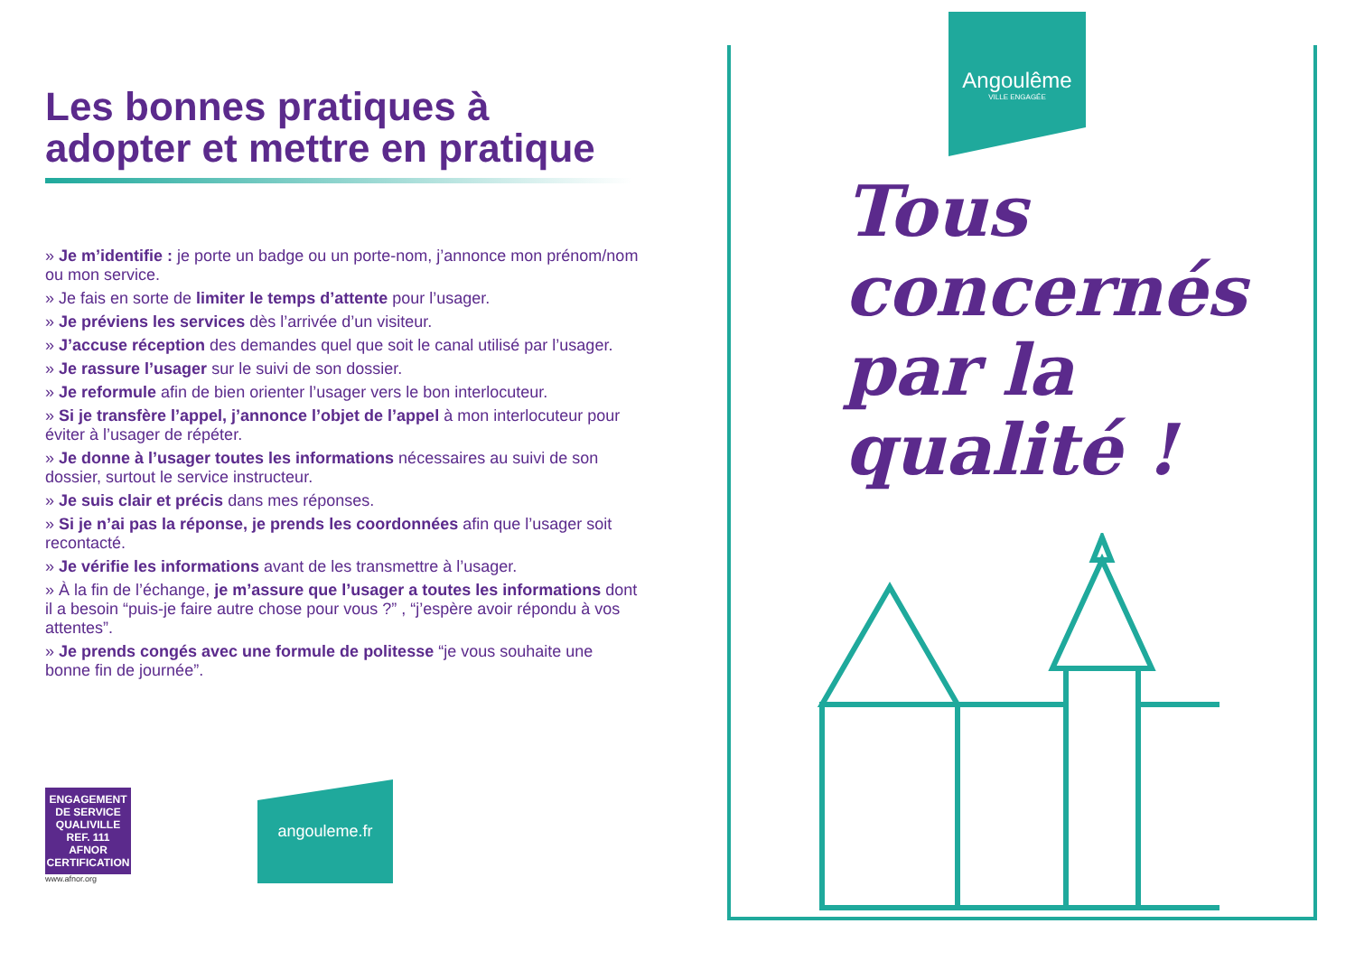Les bonnes pratiques à
adopter et mettre en pratique
» Je m’identifie : je porte un badge ou un porte-nom, j’annonce mon prénom/nom ou mon service.
» Je fais en sorte de limiter le temps d’attente pour l’usager.
» Je préviens les services dès l’arrivée d’un visiteur.
» J’accuse réception des demandes quel que soit le canal utilisé par l’usager.
» Je rassure l’usager sur le suivi de son dossier.
» Je reformule afin de bien orienter l’usager vers le bon interlocuteur.
» Si je transfère l’appel, j’annonce l’objet de l’appel à mon interlocuteur pour éviter à l’usager de répéter.
» Je donne à l’usager toutes les informations nécessaires au suivi de son dossier, surtout le service instructeur.
» Je suis clair et précis dans mes réponses.
» Si je n’ai pas la réponse, je prends les coordonnées afin que l’usager soit recontacté.
» Je vérifie les informations avant de les transmettre à l’usager.
» À la fin de l’échange, je m’assure que l’usager a toutes les informations dont il a besoin “puis-je faire autre chose pour vous ?” , “j’espère avoir répondu à vos attentes”.
» Je prends congés avec une formule de politesse “je vous souhaite une bonne fin de journée”.
ENGAGEMENT
DE SERVICE
QUALIVILLE
REF. 111
AFNOR CERTIFICATION
www.afnor.org
angouleme.fr
Angoulême
VILLE ENGAGÉE
Tous
concernés
par la
qualité !